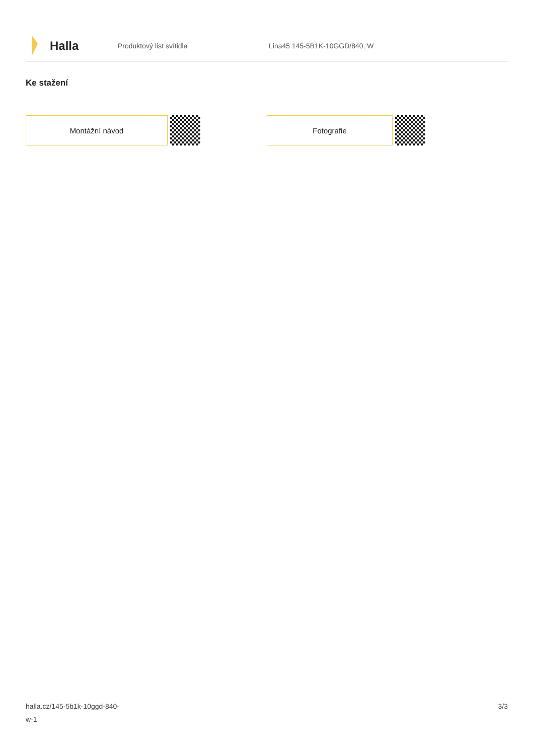Halla
Produktový list svítidla Lina45 145-5B1K-10GGD/840, W
Ke stažení
Montážní návod Fotografie
halla.cz/145-5b1k-10ggd-840-
w-1
3/3